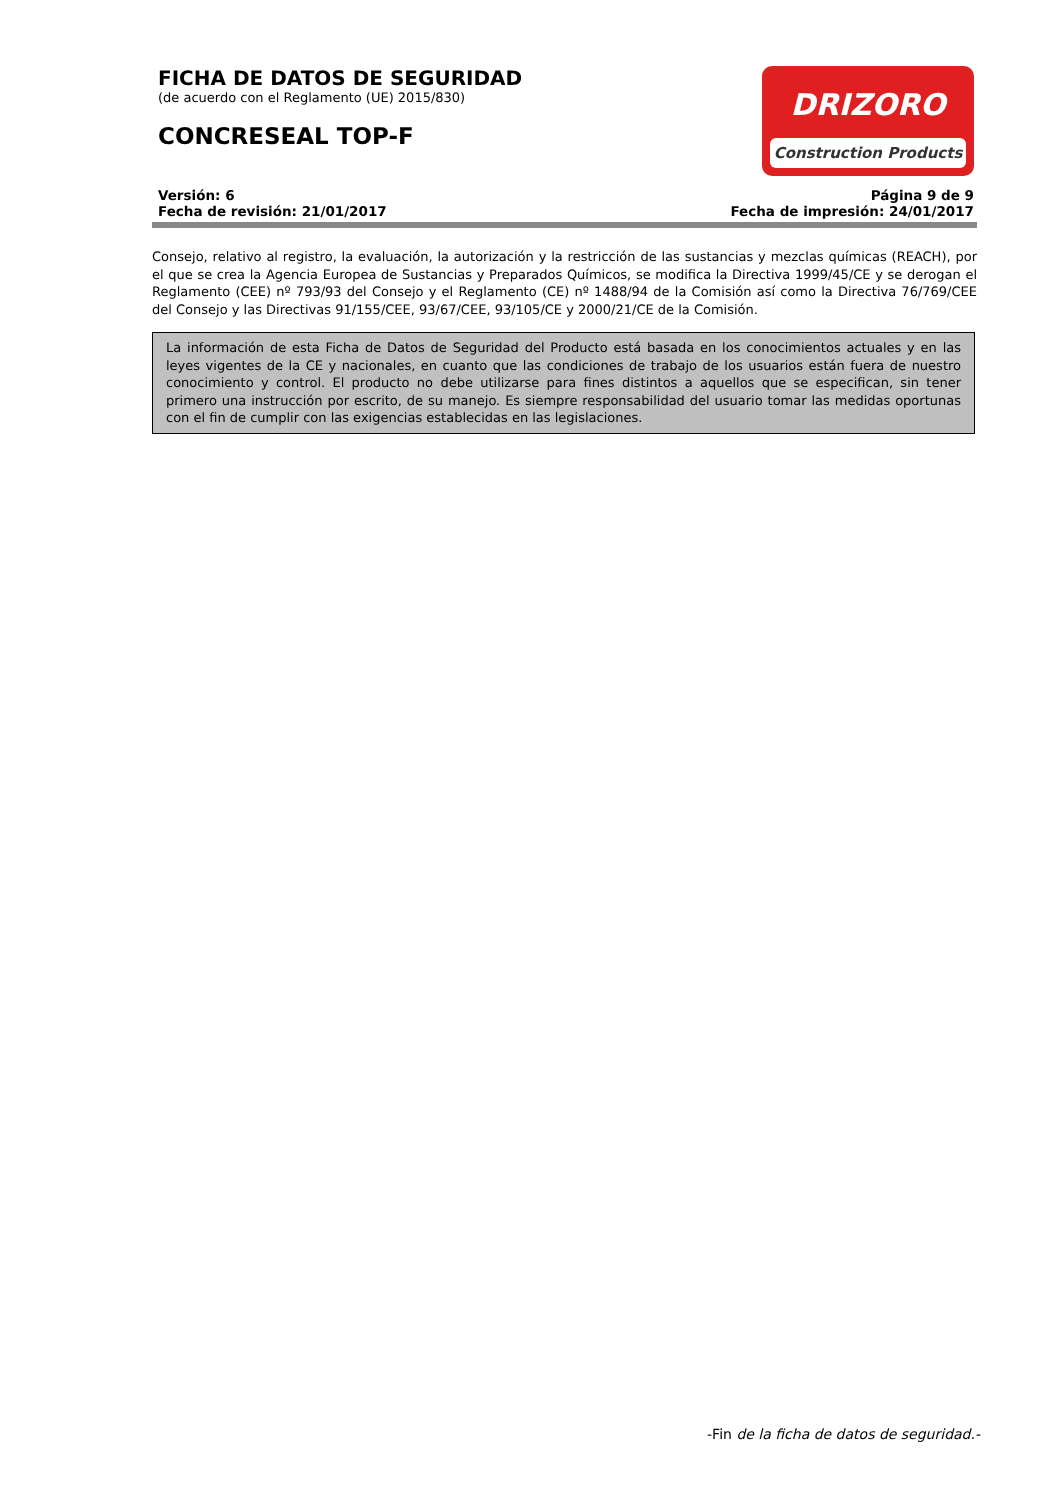DRIZORO
Construction Products
FICHA DE DATOS DE SEGURIDAD
(de acuerdo con el Reglamento (UE) 2015/830)
CONCRESEAL TOP-F
Versión: 6
Fecha de revisión: 21/01/2017
Página 9 de 9
Fecha de impresión: 24/01/2017
Consejo, relativo al registro, la evaluación, la autorización y la restricción de las sustancias y mezclas químicas (REACH), por el que se crea la Agencia Europea de Sustancias y Preparados Químicos, se modifica la Directiva 1999/45/CE y se derogan el Reglamento (CEE) nº 793/93 del Consejo y el Reglamento (CE) nº 1488/94 de la Comisión así como la Directiva 76/769/CEE del Consejo y las Directivas 91/155/CEE, 93/67/CEE, 93/105/CE y 2000/21/CE de la Comisión.
La información de esta Ficha de Datos de Seguridad del Producto está basada en los conocimientos actuales y en las leyes vigentes de la CE y nacionales, en cuanto que las condiciones de trabajo de los usuarios están fuera de nuestro conocimiento y control. El producto no debe utilizarse para fines distintos a aquellos que se especifican, sin tener primero una instrucción por escrito, de su manejo. Es siempre responsabilidad del usuario tomar las medidas oportunas con el fin de cumplir con las exigencias establecidas en las legislaciones.
-Fin de la ficha de datos de seguridad.-